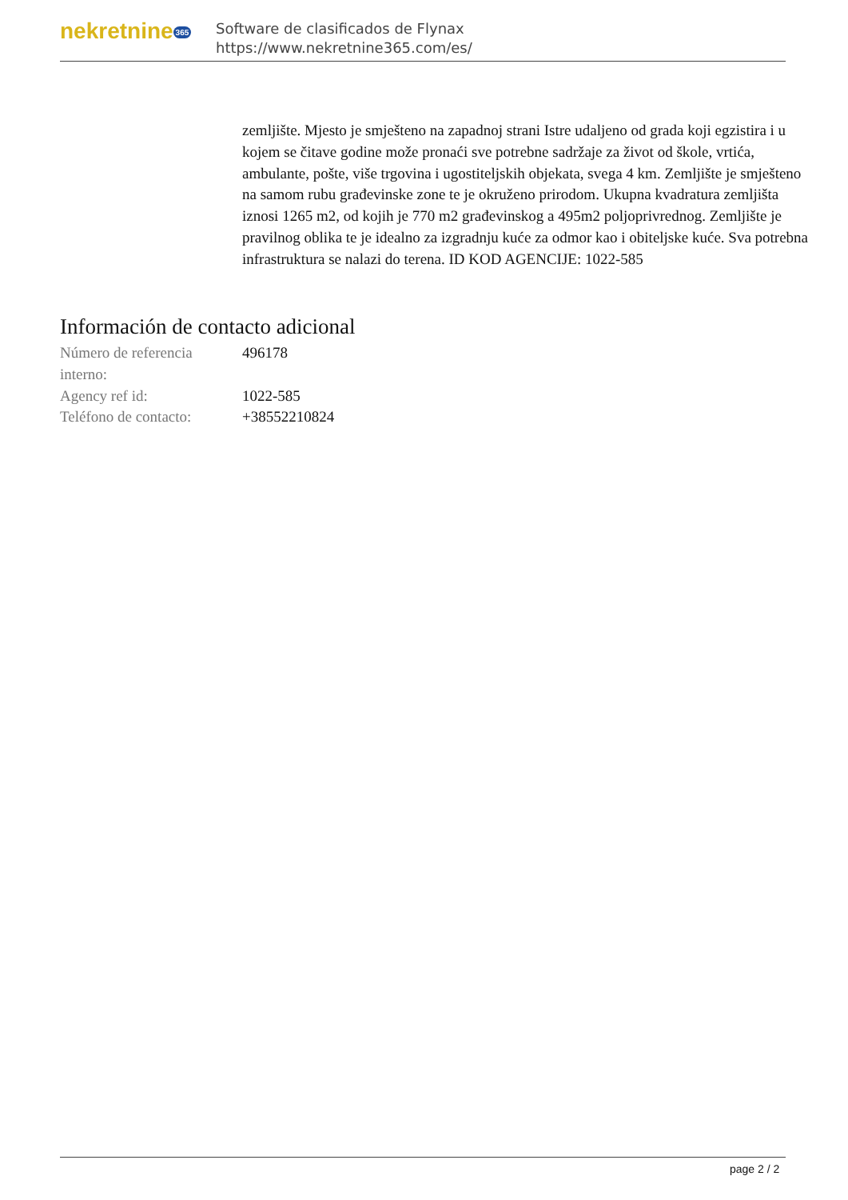nekretnine 365
Software de clasificados de Flynax
https://www.nekretnine365.com/es/
zemljište. Mjesto je smješteno na zapadnoj strani Istre udaljeno od grada koji egzistira i u kojem se čitave godine može pronaći sve potrebne sadržaje za život od škole, vrtića, ambulante, pošte, više trgovina i ugostiteljskih objekata, svega 4 km. Zemljište je smješteno na samom rubu građevinske zone te je okruženo prirodom. Ukupna kvadratura zemljišta iznosi 1265 m2, od kojih je 770 m2 građevinskog a 495m2 poljoprivrednog. Zemljište je pravilnog oblika te je idealno za izgradnju kuće za odmor kao i obiteljske kuće. Sva potrebna infrastruktura se nalazi do terena. ID KOD AGENCIJE: 1022-585
Información de contacto adicional
| Número de referencia interno: | 496178 |
| Agency ref id: | 1022-585 |
| Teléfono de contacto: | +38552210824 |
page 2 / 2